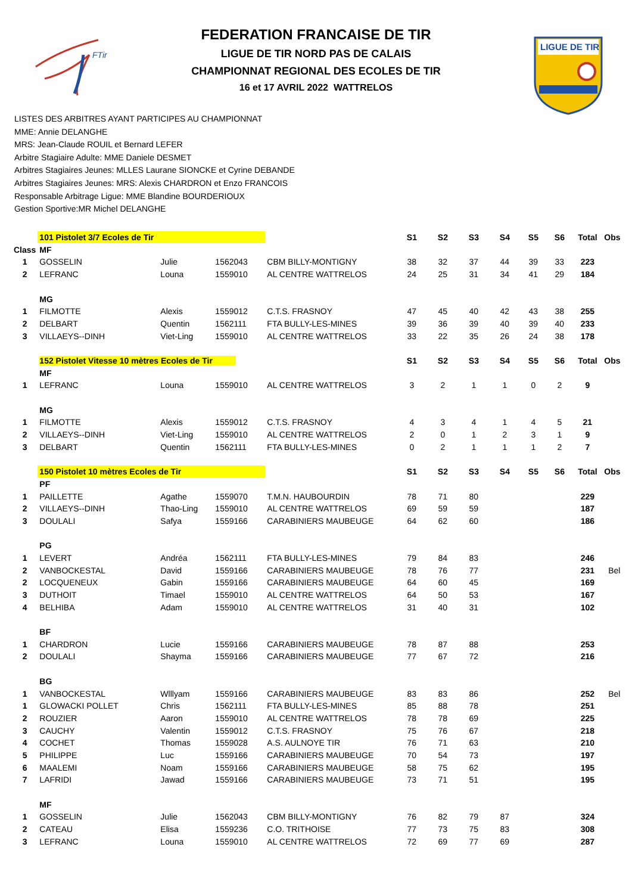FTir
FEDERATION FRANCAISE DE TIR
LIGUE DE TIR NORD PAS DE CALAIS
CHAMPIONNAT REGIONAL DES ECOLES DE TIR
16 et 17 AVRIL 2022 WATTRELOS
LIGUE DE TIR
LISTES DES ARBITRES AYANT PARTICIPES AU CHAMPIONNAT
MME: Annie DELANGHE
MRS: Jean-Claude ROUIL et Bernard LEFER
Arbitre Stagiaire Adulte: MME Daniele DESMET
Arbitres Stagiaires Jeunes: MLLES Laurane SIONCKE et Cyrine DEBANDE
Arbitres Stagiaires Jeunes: MRS: Alexis CHARDRON et Enzo FRANCOIS
Responsable Arbitrage Ligue: MME Blandine BOURDERIOUX
Gestion Sportive:MR Michel DELANGHE
| | 101 Pistolet 3/7 Ecoles de Tir | | | | S1 | S2 | S3 | S4 | S5 | S6 | Total | Obs |
| Class | MF | | | | | | | | | | | |
| 1 | GOSSELIN | Julie | 1562043 | CBM BILLY-MONTIGNY | 38 | 32 | 37 | 44 | 39 | 33 | 223 | |
| 2 | LEFRANC | Louna | 1559010 | AL CENTRE WATTRELOS | 24 | 25 | 31 | 34 | 41 | 29 | 184 | |
| | MG | | | | | | | | | | | |
| 1 | FILMOTTE | Alexis | 1559012 | C.T.S. FRASNOY | 47 | 45 | 40 | 42 | 43 | 38 | 255 | |
| 2 | DELBART | Quentin | 1562111 | FTA BULLY-LES-MINES | 39 | 36 | 39 | 40 | 39 | 40 | 233 | |
| 3 | VILLAEYS--DINH | Viet-Ling | 1559010 | AL CENTRE WATTRELOS | 33 | 22 | 35 | 26 | 24 | 38 | 178 | |
| | 152 Pistolet Vitesse 10 mètres Ecoles de Tir | | | | S1 | S2 | S3 | S4 | S5 | S6 | Total | Obs |
| | MF | | | | | | | | | | | |
| 1 | LEFRANC | Louna | 1559010 | AL CENTRE WATTRELOS | 3 | 2 | 1 | 1 | 0 | 2 | 9 | |
| | MG | | | | | | | | | | | |
| 1 | FILMOTTE | Alexis | 1559012 | C.T.S. FRASNOY | 4 | 3 | 4 | 1 | 4 | 5 | 21 | |
| 2 | VILLAEYS--DINH | Viet-Ling | 1559010 | AL CENTRE WATTRELOS | 2 | 0 | 1 | 2 | 3 | 1 | 9 | |
| 3 | DELBART | Quentin | 1562111 | FTA BULLY-LES-MINES | 0 | 2 | 1 | 1 | 1 | 2 | 7 | |
| | 150 Pistolet 10 mètres Ecoles de Tir | | | | S1 | S2 | S3 | S4 | S5 | S6 | Total | Obs |
| | PF | | | | | | | | | | | |
| 1 | PAILLETTE | Agathe | 1559070 | T.M.N. HAUBOURDIN | 78 | 71 | 80 | | | | 229 | |
| 2 | VILLAEYS--DINH | Thao-Ling | 1559010 | AL CENTRE WATTRELOS | 69 | 59 | 59 | | | | 187 | |
| 3 | DOULALI | Safya | 1559166 | CARABINIERS MAUBEUGE | 64 | 62 | 60 | | | | 186 | |
| | PG | | | | | | | | | | | |
| 1 | LEVERT | Andréa | 1562111 | FTA BULLY-LES-MINES | 79 | 84 | 83 | | | | 246 | |
| 2 | VANBOCKESTAL | David | 1559166 | CARABINIERS MAUBEUGE | 78 | 76 | 77 | | | | 231 | Bel |
| 2 | LOCQUENEUX | Gabin | 1559166 | CARABINIERS MAUBEUGE | 64 | 60 | 45 | | | | 169 | |
| 3 | DUTHOIT | Timael | 1559010 | AL CENTRE WATTRELOS | 64 | 50 | 53 | | | | 167 | |
| 4 | BELHIBA | Adam | 1559010 | AL CENTRE WATTRELOS | 31 | 40 | 31 | | | | 102 | |
| | BF | | | | | | | | | | | |
| 1 | CHARDRON | Lucie | 1559166 | CARABINIERS MAUBEUGE | 78 | 87 | 88 | | | | 253 | |
| 2 | DOULALI | Shayma | 1559166 | CARABINIERS MAUBEUGE | 77 | 67 | 72 | | | | 216 | |
| | BG | | | | | | | | | | | |
| 1 | VANBOCKESTAL | Wlllyam | 1559166 | CARABINIERS MAUBEUGE | 83 | 83 | 86 | | | | 252 | Bel |
| 1 | GLOWACKI POLLET | Chris | 1562111 | FTA BULLY-LES-MINES | 85 | 88 | 78 | | | | 251 | |
| 2 | ROUZIER | Aaron | 1559010 | AL CENTRE WATTRELOS | 78 | 78 | 69 | | | | 225 | |
| 3 | CAUCHY | Valentin | 1559012 | C.T.S. FRASNOY | 75 | 76 | 67 | | | | 218 | |
| 4 | COCHET | Thomas | 1559028 | A.S. AULNOYE TIR | 76 | 71 | 63 | | | | 210 | |
| 5 | PHILIPPE | Luc | 1559166 | CARABINIERS MAUBEUGE | 70 | 54 | 73 | | | | 197 | |
| 6 | MAALEMI | Noam | 1559166 | CARABINIERS MAUBEUGE | 58 | 75 | 62 | | | | 195 | |
| 7 | LAFRIDI | Jawad | 1559166 | CARABINIERS MAUBEUGE | 73 | 71 | 51 | | | | 195 | |
| | MF | | | | | | | | | | | |
| 1 | GOSSELIN | Julie | 1562043 | CBM BILLY-MONTIGNY | 76 | 82 | 79 | 87 | | | 324 | |
| 2 | CATEAU | Elisa | 1559236 | C.O. TRITHOISE | 77 | 73 | 75 | 83 | | | 308 | |
| 3 | LEFRANC | Louna | 1559010 | AL CENTRE WATTRELOS | 72 | 69 | 77 | 69 | | | 287 | |